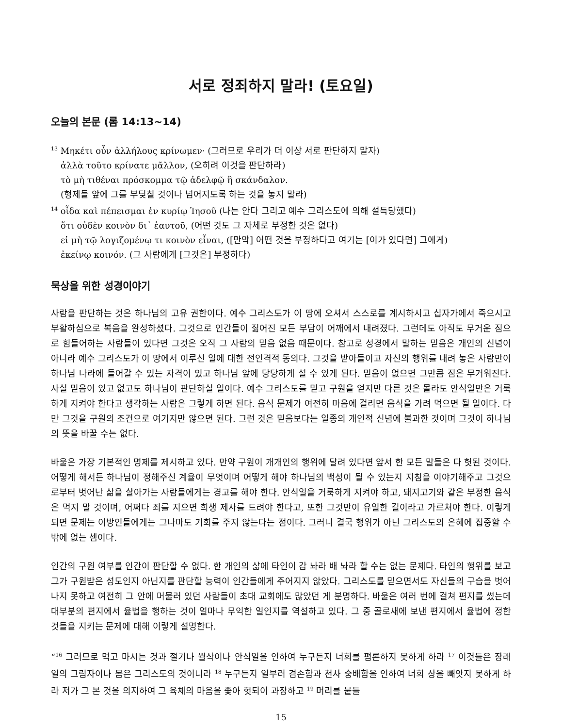서로 정죄하지 말라! (토요일)
오늘의 본문 (롬 14:13~14)
<sup>13</sup> Μηκέτι οὖν ἀλλήλους κρίνωμεν· (그러므로 우리가 더 이상 서로 판단하지 말자)
ἀλλὰ τοῦτο κρίνατε μᾶλλον, (오히려 이것을 판단하라)
τὸ μὴ τιθέναι πρόσκομμα τῷ ἀδελφῷ ἢ σκάνδαλον.
(형제들 앞에 그를 부딪칠 것이나 넘어지도록 하는 것을 놓지 말라)
<sup>14</sup> οἶδα καὶ πέπεισμαι ἐν κυρίῳ Ἰησοῦ (나는 안다 그리고 예수 그리스도에 의해 설득당했다)
ὅτι οὐδὲν κοινὸν δι᾽ ἑαυτοῦ, (어떤 것도 그 자체로 부정한 것은 없다)
εἰ μὴ τῷ λογιζομένῳ τι κοινὸν εἶναι, ([만약] 어떤 것을 부정하다고 여기는 [이가 있다면] 그에게)
ἐκείνῳ κοινόν. (그 사람에게 [그것은] 부정하다)
묵상을 위한 성경이야기
사람을 판단하는 것은 하나님의 고유 권한이다. 예수 그리스도가 이 땅에 오셔서 스스로를 계시하시고 십자가에서 죽으시고 부활하심으로 복음을 완성하셨다. 그것으로 인간들이 짊어진 모든 부담이 어깨에서 내려졌다. 그런데도 아직도 무거운 짐으로 힘들어하는 사람들이 있다면 그것은 오직 그 사람의 믿음 없음 때문이다. 참고로 성경에서 말하는 믿음은 개인의 신념이 아니라 예수 그리스도가 이 땅에서 이루신 일에 대한 전인격적 동의다. 그것을 받아들이고 자신의 행위를 내려 놓은 사람만이 하나님 나라에 들어갈 수 있는 자격이 있고 하나님 앞에 당당하게 설 수 있게 된다. 믿음이 없으면 그만큼 짐은 무거워진다. 사실 믿음이 있고 없고도 하나님이 판단하실 일이다. 예수 그리스도를 믿고 구원을 얻지만 다른 것은 몰라도 안식일만은 거룩하게 지켜야 한다고 생각하는 사람은 그렇게 하면 된다. 음식 문제가 여전히 마음에 걸리면 음식을 가려 먹으면 될 일이다. 다만 그것을 구원의 조건으로 여기지만 않으면 된다. 그런 것은 믿음보다는 일종의 개인적 신념에 불과한 것이며 그것이 하나님의 뜻을 바꿀 수는 없다.
바울은 가장 기본적인 명제를 제시하고 있다. 만약 구원이 개개인의 행위에 달려 있다면 앞서 한 모든 말들은 다 헛된 것이다. 어떻게 해서든 하나님이 정해주신 계율이 무엇이며 어떻게 해야 하나님의 백성이 될 수 있는지 지침을 이야기해주고 그것으로부터 벗어난 삶을 살아가는 사람들에게는 경고를 해야 한다. 안식일을 거룩하게 지켜야 하고, 돼지고기와 같은 부정한 음식은 먹지 말 것이며, 어쩌다 죄를 지으면 희생 제사를 드려야 한다고, 또한 그것만이 유일한 길이라고 가르쳐야 한다. 이렇게 되면 문제는 이방인들에게는 그나마도 기회를 주지 않는다는 점이다. 그러니 결국 행위가 아닌 그리스도의 은혜에 집중할 수 밖에 없는 셈이다.
인간의 구원 여부를 인간이 판단할 수 없다. 한 개인의 삶에 타인이 감 놔라 배 놔라 할 수는 없는 문제다. 타인의 행위를 보고 그가 구원받은 성도인지 아닌지를 판단할 능력이 인간들에게 주어지지 않았다. 그리스도를 믿으면서도 자신들의 구습을 벗어나지 못하고 여전히 그 안에 머물러 있던 사람들이 초대 교회에도 많았던 게 분명하다. 바울은 여러 번에 걸쳐 편지를 썼는데 대부분의 편지에서 율법을 행하는 것이 얼마나 무익한 일인지를 역설하고 있다. 그 중 골로새에 보낸 편지에서 율법에 정한 것들을 지키는 문제에 대해 이렇게 설명한다.
“<sup>16</sup> 그러므로 먹고 마시는 것과 절기나 월삭이나 안식일을 인하여 누구든지 너희를 폄론하지 못하게 하라 <sup>17</sup> 이것들은 장래 일의 그림자이나 몸은 그리스도의 것이니라 <sup>18</sup> 누구든지 일부러 겸손함과 천사 숭배함을 인하여 너희 상을 빼앗지 못하게 하라 저가 그 본 것을 의지하여 그 육체의 마음을 좇아 헛되이 과장하고 <sup>19</sup> 머리를 붙들
15